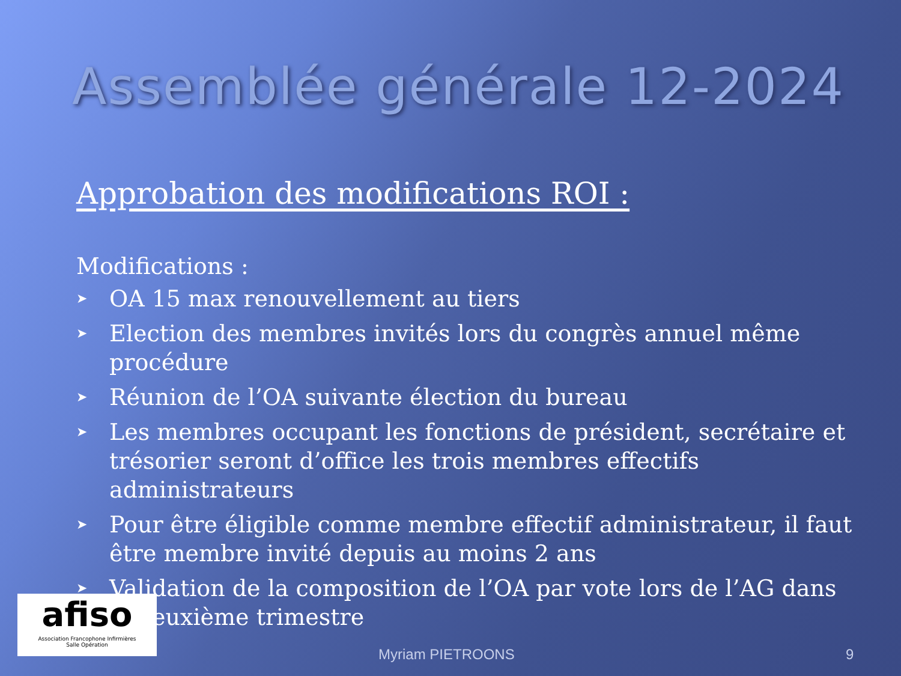Assemblée générale 12-2024
Approbation des modifications ROI :
Modifications :
➤ OA 15 max renouvellement au tiers
➤ Election des membres invités lors du congrès annuel même procédure
➤ Réunion de l’OA suivante élection du bureau
➤ Les membres occupant les fonctions de président, secrétaire et trésorier seront d’office les trois membres effectifs administrateurs
➤ Pour être éligible comme membre effectif administrateur, il faut être membre invité depuis au moins 2 ans
➤ Validation de la composition de l’OA par vote lors de l’AG dans le deuxième trimestre
afiso
Association Francophone Infirmières
Salle Opération
Myriam PIETROONS 9